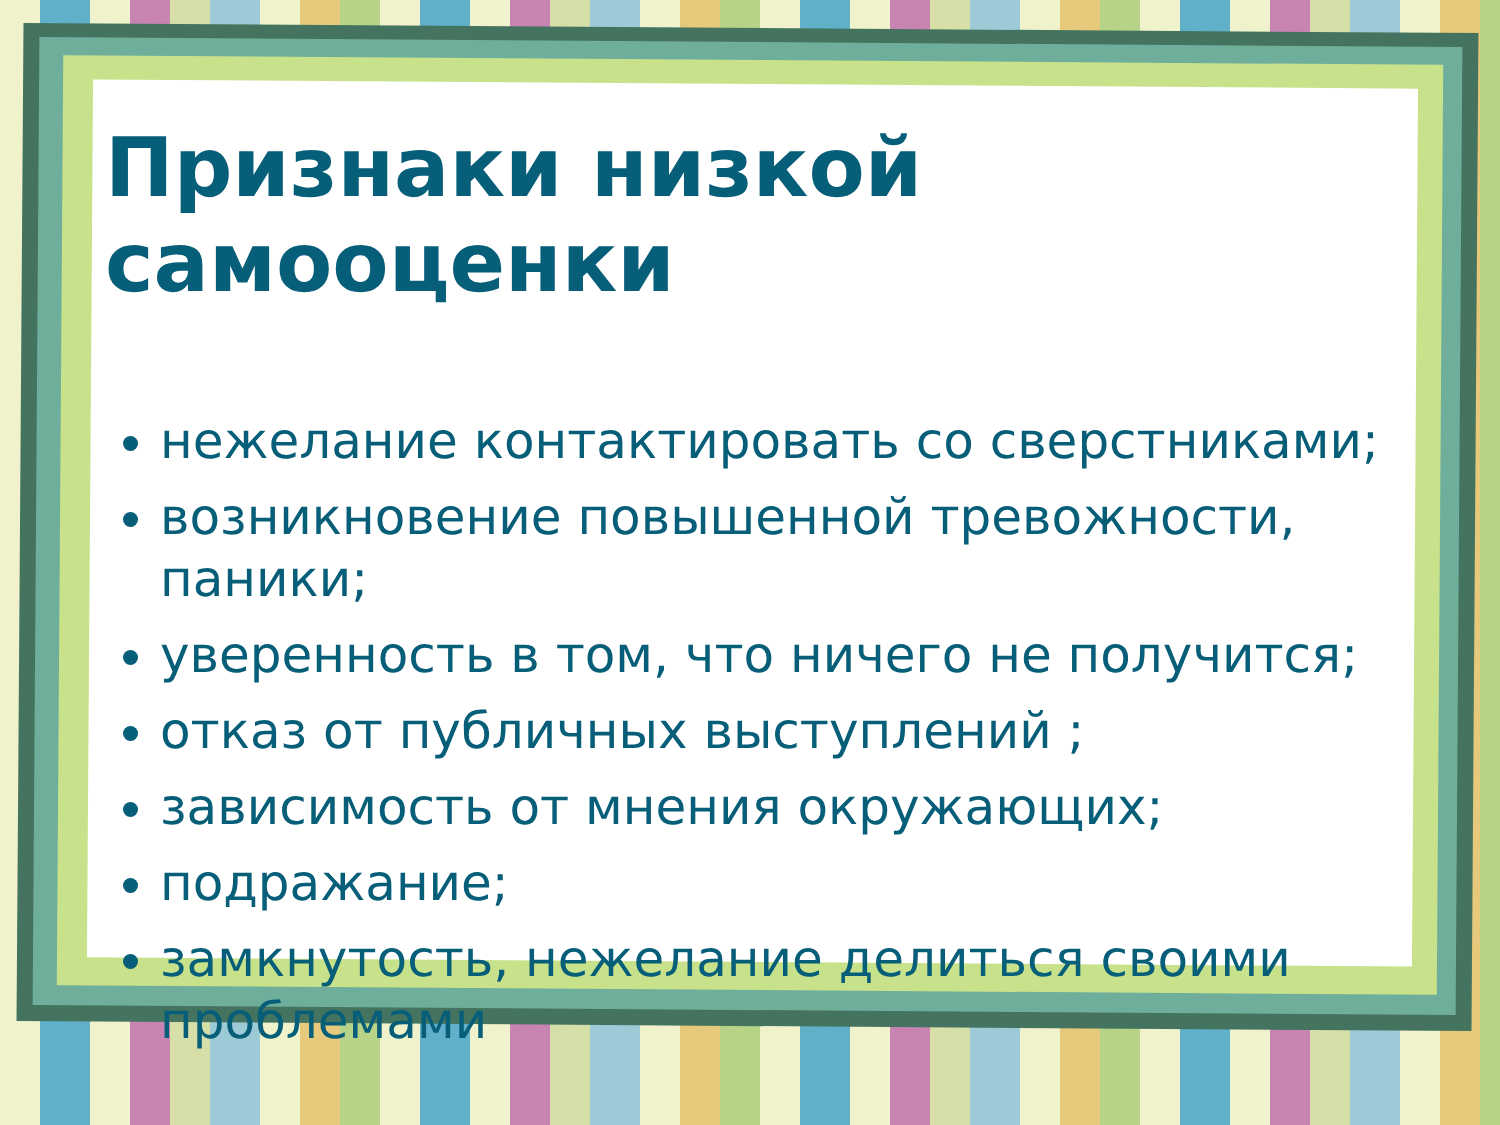Признаки низкой самооценки
нежелание контактировать со сверстниками;
возникновение повышенной тревожности, паники;
уверенность в том, что ничего не получится;
отказ от публичных выступлений ;
зависимость от мнения окружающих;
подражание;
замкнутость, нежелание делиться своими проблемами